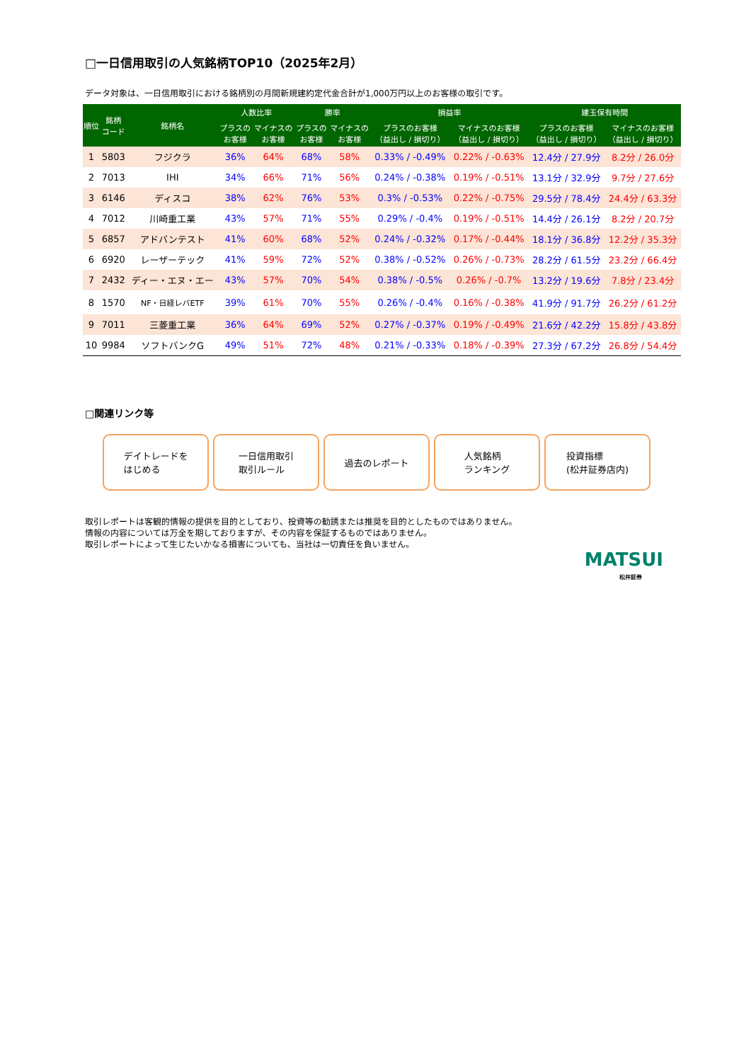□一日信用取引の人気銘柄TOP10（2025年2月）
データ対象は、一日信用取引における銘柄別の月間新規建約定代金合計が1,000万円以上のお客様の取引です。
| 順位 | 銘柄 コード | 銘柄名 | 人数比率 | | 勝率 | | 損益率 | | 建玉保有時間 | |
| --- | --- | --- | --- | --- | --- | --- | --- | --- | --- | --- |
| | | | プラスの お客様 | マイナスの お客様 | プラスの お客様 | マイナスの お客様 | プラスのお客様 （益出し / 損切り） | マイナスのお客様 （益出し / 損切り） | プラスのお客様 （益出し / 損切り） | マイナスのお客様 （益出し / 損切り） |
| 1 | 5803 | フジクラ | 36% | 64% | 68% | 58% | 0.33% / -0.49% | 0.22% / -0.63% | 12.4分 / 27.9分 | 8.2分 / 26.0分 |
| 2 | 7013 | IHI | 34% | 66% | 71% | 56% | 0.24% / -0.38% | 0.19% / -0.51% | 13.1分 / 32.9分 | 9.7分 / 27.6分 |
| 3 | 6146 | ディスコ | 38% | 62% | 76% | 53% | 0.3% / -0.53% | 0.22% / -0.75% | 29.5分 / 78.4分 | 24.4分 / 63.3分 |
| 4 | 7012 | 川崎重工業 | 43% | 57% | 71% | 55% | 0.29% / -0.4% | 0.19% / -0.51% | 14.4分 / 26.1分 | 8.2分 / 20.7分 |
| 5 | 6857 | アドバンテスト | 41% | 60% | 68% | 52% | 0.24% / -0.32% | 0.17% / -0.44% | 18.1分 / 36.8分 | 12.2分 / 35.3分 |
| 6 | 6920 | レーザーテック | 41% | 59% | 72% | 52% | 0.38% / -0.52% | 0.26% / -0.73% | 28.2分 / 61.5分 | 23.2分 / 66.4分 |
| 7 | 2432 | ディー・エヌ・エー | 43% | 57% | 70% | 54% | 0.38% / -0.5% | 0.26% / -0.7% | 13.2分 / 19.6分 | 7.8分 / 23.4分 |
| 8 | 1570 | NF・日経レバETF | 39% | 61% | 70% | 55% | 0.26% / -0.4% | 0.16% / -0.38% | 41.9分 / 91.7分 | 26.2分 / 61.2分 |
| 9 | 7011 | 三菱重工業 | 36% | 64% | 69% | 52% | 0.27% / -0.37% | 0.19% / -0.49% | 21.6分 / 42.2分 | 15.8分 / 43.8分 |
| 10 | 9984 | ソフトバンクG | 49% | 51% | 72% | 48% | 0.21% / -0.33% | 0.18% / -0.39% | 27.3分 / 67.2分 | 26.8分 / 54.4分 |
□関連リンク等
デイトレードを
はじめる
一日信用取引
取引ルール
過去のレポート 人気銘柄
ランキング
投資指標
(松井証券店内)
取引レポートは客観的情報の提供を目的としており、投資等の勧誘または推奨を目的としたものではありません。
情報の内容については万全を期しておりますが、その内容を保証するものではありません。
取引レポートによって生じたいかなる損害についても、当社は一切責任を負いません。
MATSUI
松井証券